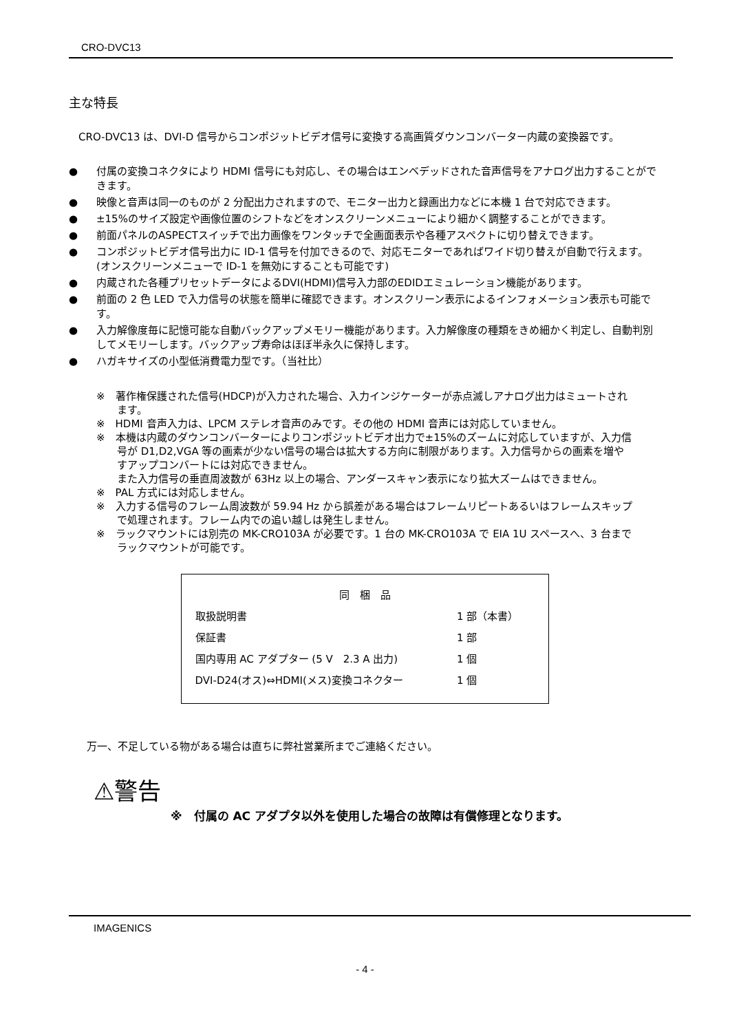CRO-DVC13
主な特長
CRO-DVC13 は、DVI-D 信号からコンポジットビデオ信号に変換する高画質ダウンコンバーター内蔵の変換器です。
● 付属の変換コネクタにより HDMI 信号にも対応し、その場合はエンベデッドされた音声信号をアナログ出力することができます。
● 映像と音声は同一のものが 2 分配出力されますので、モニター出力と録画出力などに本機 1 台で対応できます。
● ±15%のサイズ設定や画像位置のシフトなどをオンスクリーンメニューにより細かく調整することができます。
● 前面パネルのASPECTスイッチで出力画像をワンタッチで全画面表示や各種アスペクトに切り替えできます。
● コンポジットビデオ信号出力に ID-1 信号を付加できるので、対応モニターであればワイド切り替えが自動で行えます。(オンスクリーンメニューで ID-1 を無効にすることも可能です)
● 内蔵された各種プリセットデータによるDVI(HDMI)信号入力部のEDIDエミュレーション機能があります。
● 前面の 2 色 LED で入力信号の状態を簡単に確認できます。オンスクリーン表示によるインフォメーション表示も可能です。
● 入力解像度毎に記憶可能な自動バックアップメモリー機能があります。入力解像度の種類をきめ細かく判定し、自動判別してメモリーします。バックアップ寿命はほぼ半永久に保持します。
● ハガキサイズの小型低消費電力型です。（当社比）
※　著作権保護された信号(HDCP)が入力された場合、入力インジケーターが赤点滅しアナログ出力はミュートされます。
※　HDMI 音声入力は、LPCM ステレオ音声のみです。その他の HDMI 音声には対応していません。
※　本機は内蔵のダウンコンバーターによりコンポジットビデオ出力で±15%のズームに対応していますが、入力信号が D1,D2,VGA 等の画素が少ない信号の場合は拡大する方向に制限があります。入力信号からの画素を増やすアップコンバートには対応できません。
また入力信号の垂直周波数が 63Hz 以上の場合、アンダースキャン表示になり拡大ズームはできません。
※　PAL 方式には対応しません。
※　入力する信号のフレーム周波数が 59.94 Hz から誤差がある場合はフレームリピートあるいはフレームスキップで処理されます。フレーム内での追い越しは発生しません。
※　ラックマウントには別売の MK-CRO103A が必要です。1 台の MK-CRO103A で EIA 1U スペースへ、3 台までラックマウントが可能です。
| 同 梱 品 | |
| --- | --- |
| 取扱説明書 | 1 部（本書） |
| 保証書 | 1 部 |
| 国内専用 AC アダプター (5 V 2.3 A 出力) | 1 個 |
| DVI-D24(オス)⇔HDMI(メス)変換コネクター | 1 個 |
万一、不足している物がある場合は直ちに弊社営業所までご連絡ください。
⚠警告
※　付属の AC アダプタ以外を使用した場合の故障は有償修理となります。
IMAGENICS
- 4 -